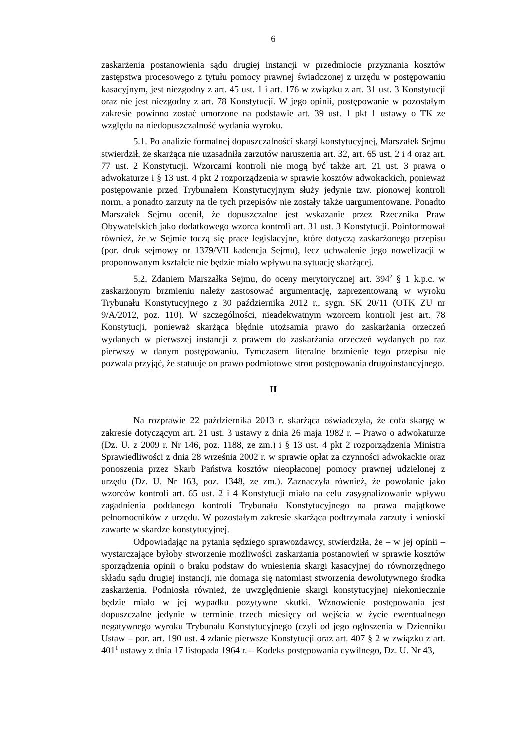6
zaskarżenia postanowienia sądu drugiej instancji w przedmiocie przyznania kosztów zastępstwa procesowego z tytułu pomocy prawnej świadczonej z urzędu w postępowaniu kasacyjnym, jest niezgodny z art. 45 ust. 1 i art. 176 w związku z art. 31 ust. 3 Konstytucji oraz nie jest niezgodny z art. 78 Konstytucji. W jego opinii, postępowanie w pozostałym zakresie powinno zostać umorzone na podstawie art. 39 ust. 1 pkt 1 ustawy o TK ze względu na niedopuszczalność wydania wyroku.
5.1. Po analizie formalnej dopuszczalności skargi konstytucyjnej, Marszałek Sejmu stwierdził, że skarżąca nie uzasadniła zarzutów naruszenia art. 32, art. 65 ust. 2 i 4 oraz art. 77 ust. 2 Konstytucji. Wzorcami kontroli nie mogą być także art. 21 ust. 3 prawa o adwokaturze i § 13 ust. 4 pkt 2 rozporządzenia w sprawie kosztów adwokackich, ponieważ postępowanie przed Trybunałem Konstytucyjnym służy jedynie tzw. pionowej kontroli norm, a ponadto zarzuty na tle tych przepisów nie zostały także uargumentowane. Ponadto Marszałek Sejmu ocenił, że dopuszczalne jest wskazanie przez Rzecznika Praw Obywatelskich jako dodatkowego wzorca kontroli art. 31 ust. 3 Konstytucji. Poinformował również, że w Sejmie toczą się prace legislacyjne, które dotyczą zaskarżonego przepisu (por. druk sejmowy nr 1379/VII kadencja Sejmu), lecz uchwalenie jego nowelizacji w proponowanym kształcie nie będzie miało wpływu na sytuację skarżącej.
5.2. Zdaniem Marszałka Sejmu, do oceny merytorycznej art. 394<sup>2</sup> § 1 k.p.c. w zaskarżonym brzmieniu należy zastosować argumentację, zaprezentowaną w wyroku Trybunału Konstytucyjnego z 30 października 2012 r., sygn. SK 20/11 (OTK ZU nr 9/A/2012, poz. 110). W szczególności, nieadekwatnym wzorcem kontroli jest art. 78 Konstytucji, ponieważ skarżąca błędnie utożsamia prawo do zaskarżania orzeczeń wydanych w pierwszej instancji z prawem do zaskarżania orzeczeń wydanych po raz pierwszy w danym postępowaniu. Tymczasem literalne brzmienie tego przepisu nie pozwala przyjąć, że statuuje on prawo podmiotowe stron postępowania drugoinstancyjnego.
II
Na rozprawie 22 października 2013 r. skarżąca oświadczyła, że cofa skargę w zakresie dotyczącym art. 21 ust. 3 ustawy z dnia 26 maja 1982 r. – Prawo o adwokaturze (Dz. U. z 2009 r. Nr 146, poz. 1188, ze zm.) i § 13 ust. 4 pkt 2 rozporządzenia Ministra Sprawiedliwości z dnia 28 września 2002 r. w sprawie opłat za czynności adwokackie oraz ponoszenia przez Skarb Państwa kosztów nieopłaconej pomocy prawnej udzielonej z urzędu (Dz. U. Nr 163, poz. 1348, ze zm.). Zaznaczyła również, że powołanie jako wzorców kontroli art. 65 ust. 2 i 4 Konstytucji miało na celu zasygnalizowanie wpływu zagadnienia poddanego kontroli Trybunału Konstytucyjnego na prawa majątkowe pełnomocników z urzędu. W pozostałym zakresie skarżąca podtrzymała zarzuty i wnioski zawarte w skardze konstytucyjnej.
Odpowiadając na pytania sędziego sprawozdawcy, stwierdziła, że – w jej opinii – wystarczające byłoby stworzenie możliwości zaskarżania postanowień w sprawie kosztów sporządzenia opinii o braku podstaw do wniesienia skargi kasacyjnej do równorzędnego składu sądu drugiej instancji, nie domaga się natomiast stworzenia dewolutywnego środka zaskarżenia. Podniosła również, że uwzględnienie skargi konstytucyjnej niekoniecznie będzie miało w jej wypadku pozytywne skutki. Wznowienie postępowania jest dopuszczalne jedynie w terminie trzech miesięcy od wejścia w życie ewentualnego negatywnego wyroku Trybunału Konstytucyjnego (czyli od jego ogłoszenia w Dzienniku Ustaw – por. art. 190 ust. 4 zdanie pierwsze Konstytucji oraz art. 407 § 2 w związku z art. 401<sup>1</sup> ustawy z dnia 17 listopada 1964 r. – Kodeks postępowania cywilnego, Dz. U. Nr 43,